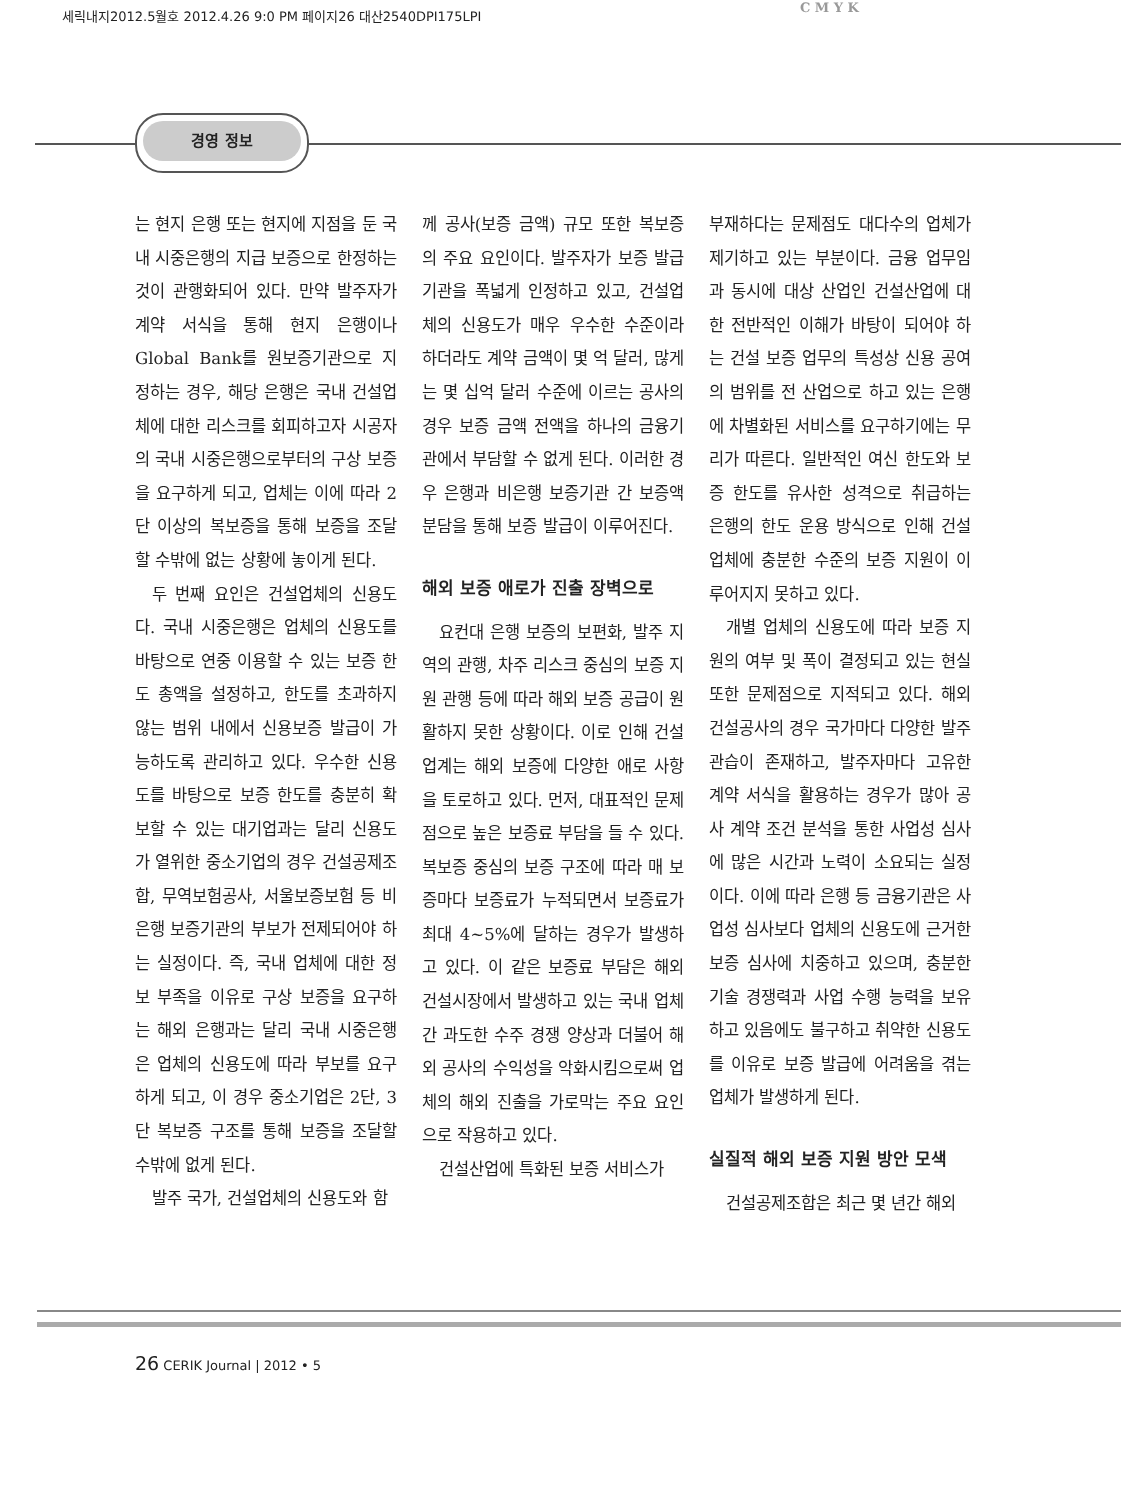세릭내지2012.5월호 2012.4.26 9:0 PM 페이지26 대산2540DPI175LPI
C M Y K
경영 정보
는 현지 은행 또는 현지에 지점을 둔 국내 시중은행의 지급 보증으로 한정하는 것이 관행화되어 있다. 만약 발주자가 계약 서식을 통해 현지 은행이나 Global Bank를 원보증기관으로 지정하는 경우, 해당 은행은 국내 건설업체에 대한 리스크를 회피하고자 시공자의 국내 시중은행으로부터의 구상 보증을 요구하게 되고, 업체는 이에 따라 2단 이상의 복보증을 통해 보증을 조달할 수밖에 없는 상황에 놓이게 된다.
두 번째 요인은 건설업체의 신용도다. 국내 시중은행은 업체의 신용도를 바탕으로 연중 이용할 수 있는 보증 한도 총액을 설정하고, 한도를 초과하지 않는 범위 내에서 신용보증 발급이 가능하도록 관리하고 있다. 우수한 신용도를 바탕으로 보증 한도를 충분히 확보할 수 있는 대기업과는 달리 신용도가 열위한 중소기업의 경우 건설공제조합, 무역보험공사, 서울보증보험 등 비은행 보증기관의 부보가 전제되어야 하는 실정이다. 즉, 국내 업체에 대한 정보 부족을 이유로 구상 보증을 요구하는 해외 은행과는 달리 국내 시중은행은 업체의 신용도에 따라 부보를 요구하게 되고, 이 경우 중소기업은 2단, 3단 복보증 구조를 통해 보증을 조달할 수밖에 없게 된다.
발주 국가, 건설업체의 신용도와 함
께 공사(보증 금액) 규모 또한 복보증의 주요 요인이다. 발주자가 보증 발급기관을 폭넓게 인정하고 있고, 건설업체의 신용도가 매우 우수한 수준이라 하더라도 계약 금액이 몇 억 달러, 많게는 몇 십억 달러 수준에 이르는 공사의 경우 보증 금액 전액을 하나의 금융기관에서 부담할 수 없게 된다. 이러한 경우 은행과 비은행 보증기관 간 보증액 분담을 통해 보증 발급이 이루어진다.
해외 보증 애로가 진출 장벽으로
요컨대 은행 보증의 보편화, 발주 지역의 관행, 차주 리스크 중심의 보증 지원 관행 등에 따라 해외 보증 공급이 원활하지 못한 상황이다. 이로 인해 건설업계는 해외 보증에 다양한 애로 사항을 토로하고 있다. 먼저, 대표적인 문제점으로 높은 보증료 부담을 들 수 있다. 복보증 중심의 보증 구조에 따라 매 보증마다 보증료가 누적되면서 보증료가 최대 4~5%에 달하는 경우가 발생하고 있다. 이 같은 보증료 부담은 해외 건설시장에서 발생하고 있는 국내 업체간 과도한 수주 경쟁 양상과 더불어 해외 공사의 수익성을 악화시킴으로써 업체의 해외 진출을 가로막는 주요 요인으로 작용하고 있다.
건설산업에 특화된 보증 서비스가
부재하다는 문제점도 대다수의 업체가 제기하고 있는 부분이다. 금융 업무임과 동시에 대상 산업인 건설산업에 대한 전반적인 이해가 바탕이 되어야 하는 건설 보증 업무의 특성상 신용 공여의 범위를 전 산업으로 하고 있는 은행에 차별화된 서비스를 요구하기에는 무리가 따른다. 일반적인 여신 한도와 보증 한도를 유사한 성격으로 취급하는 은행의 한도 운용 방식으로 인해 건설업체에 충분한 수준의 보증 지원이 이루어지지 못하고 있다.
개별 업체의 신용도에 따라 보증 지원의 여부 및 폭이 결정되고 있는 현실 또한 문제점으로 지적되고 있다. 해외 건설공사의 경우 국가마다 다양한 발주 관습이 존재하고, 발주자마다 고유한 계약 서식을 활용하는 경우가 많아 공사 계약 조건 분석을 통한 사업성 심사에 많은 시간과 노력이 소요되는 실정이다. 이에 따라 은행 등 금융기관은 사업성 심사보다 업체의 신용도에 근거한 보증 심사에 치중하고 있으며, 충분한 기술 경쟁력과 사업 수행 능력을 보유하고 있음에도 불구하고 취약한 신용도를 이유로 보증 발급에 어려움을 겪는 업체가 발생하게 된다.
실질적 해외 보증 지원 방안 모색
건설공제조합은 최근 몇 년간 해외
26 CERIK Journal | 2012 • 5